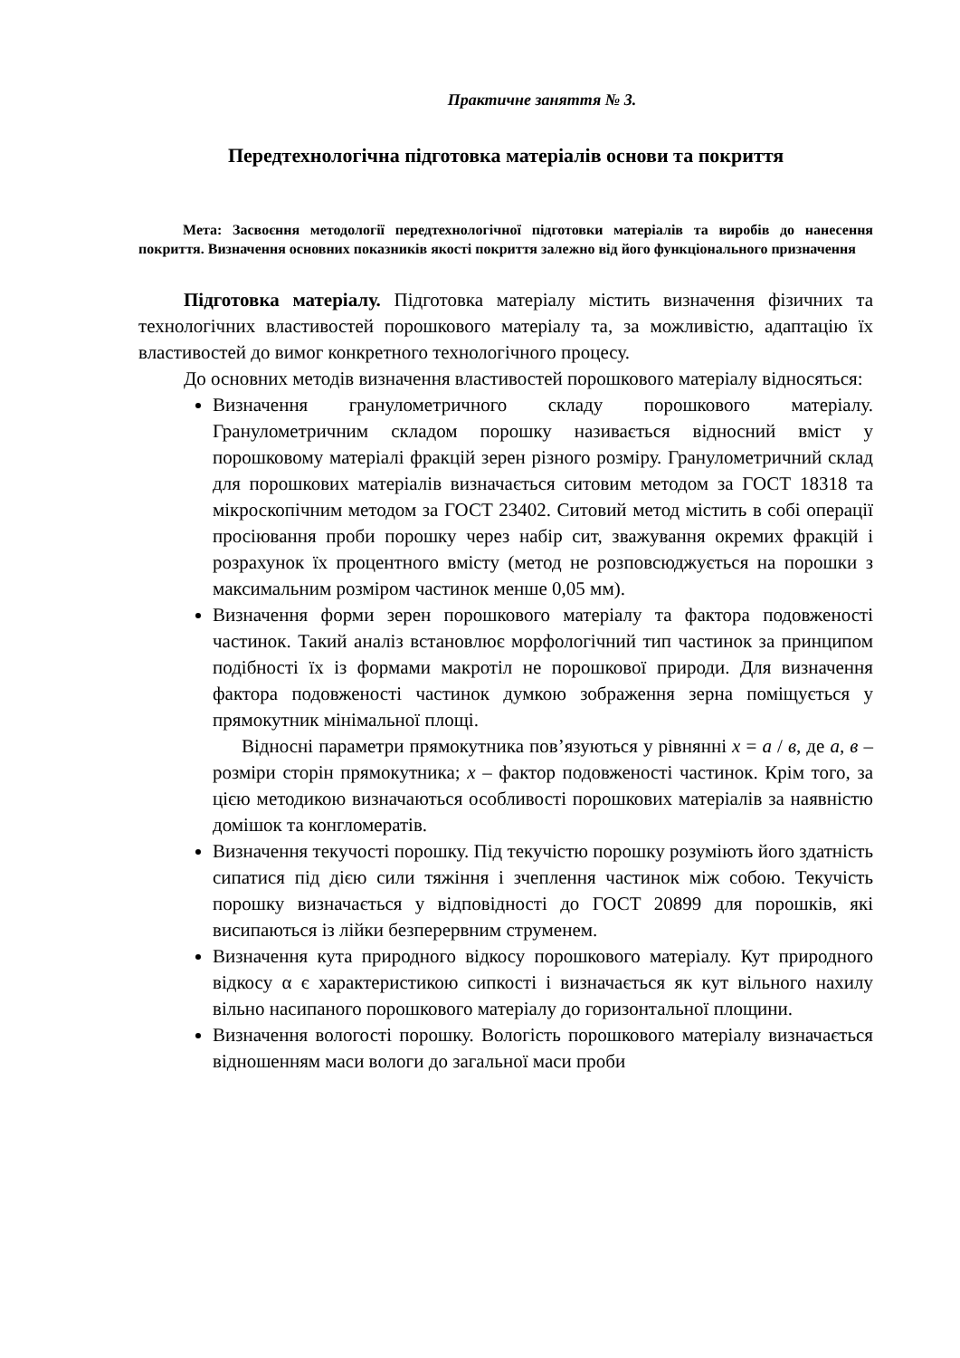Практичне заняття № 3.
Передтехнологічна підготовка матеріалів основи та покриття
Мета: Засвоєння методології передтехнологічної підготовки матеріалів та виробів до нанесення покриття. Визначення основних показників якості покриття залежно від його функціонального призначення
Підготовка матеріалу. Підготовка матеріалу містить визначення фізичних та технологічних властивостей порошкового матеріалу та, за можливістю, адаптацію їх властивостей до вимог конкретного технологічного процесу.
До основних методів визначення властивостей порошкового матеріалу відносяться:
Визначення гранулометричного складу порошкового матеріалу. Гранулометричним складом порошку називається відносний вміст у порошковому матеріалі фракцій зерен різного розміру. Гранулометричний склад для порошкових матеріалів визначається ситовим методом за ГОСТ 18318 та мікроскопічним методом за ГОСТ 23402. Ситовий метод містить в собі операції просіювання проби порошку через набір сит, зважування окремих фракцій і розрахунок їх процентного вмісту (метод не розповсюджується на порошки з максимальним розміром частинок менше 0,05 мм).
Визначення форми зерен порошкового матеріалу та фактора подовженості частинок. Такий аналіз встановлює морфологічний тип частинок за принципом подібності їх із формами макротіл не порошкової природи. Для визначення фактора подовженості частинок думкою зображення зерна поміщується у прямокутник мінімальної площі.
Відносні параметри прямокутника пов’язуються у рівнянні х = а / в, де а, в – розміри сторін прямокутника; х – фактор подовженості частинок. Крім того, за цією методикою визначаються особливості порошкових матеріалів за наявністю домішок та конгломератів.
Визначення текучості порошку. Під текучістю порошку розуміють його здатність сипатися під дією сили тяжіння і зчеплення частинок між собою. Текучість порошку визначається у відповідності до ГОСТ 20899 для порошків, які висипаються із лійки безперервним струменем.
Визначення кута природного відкосу порошкового матеріалу. Кут природного відкосу α є характеристикою сипкості і визначається як кут вільного нахилу вільно насипаного порошкового матеріалу до горизонтальної площини.
Визначення вологості порошку. Вологість порошкового матеріалу визначається відношенням маси вологи до загальної маси проби